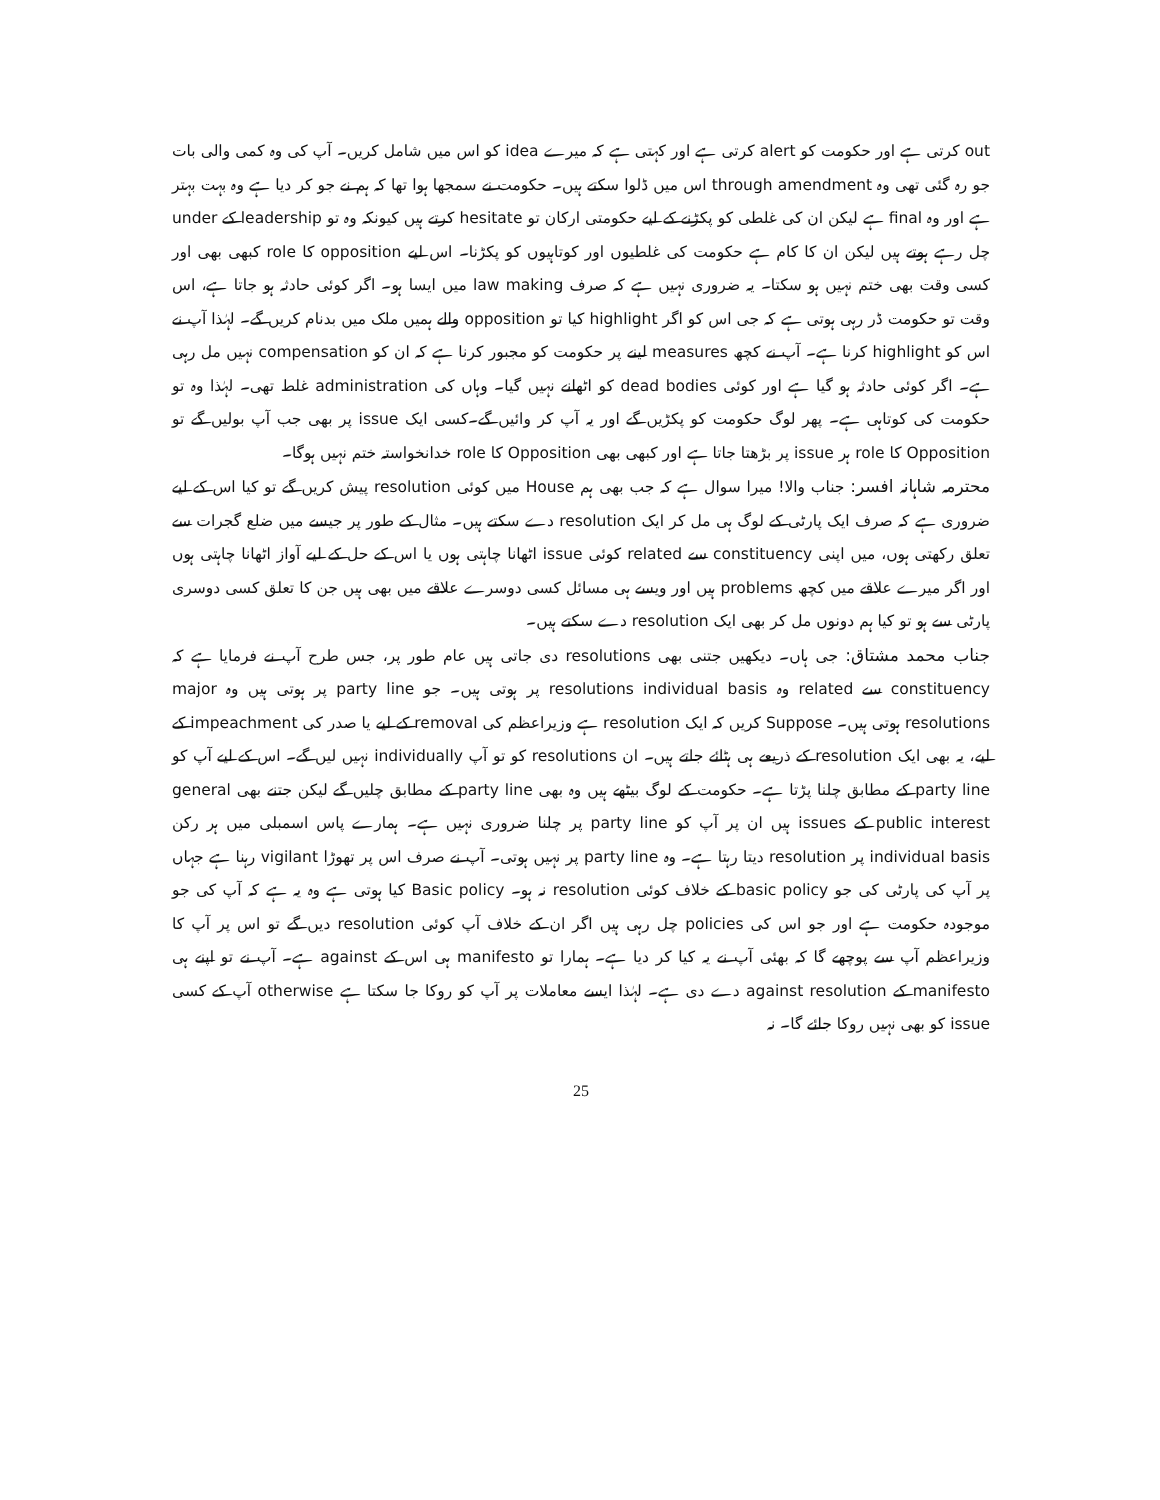out کرتی ہے اور حکومت کو alert کرتی ہے اور کہتی ہے کہ میرے idea کو اس میں شامل کریں۔ آپ کی وہ کمی والی بات جو رہ گئی تھی وہ through amendment اس میں ڈلوا سکتے ہیں۔ حکومت نے سمجھا ہوا تھا کہ ہم نے جو کر دیا ہے وہ بہت بہتر ہے اور وہ final ہے لیکن ان کی غلطی کو پکڑنے کے لیے حکومتی ارکان تو hesitate کرتے ہیں کیونکہ وہ تو leadership کے under چل رہے ہوتے ہیں لیکن ان کا کام ہے حکومت کی غلطیوں اور کوتاہیوں کو پکڑنا۔ اس لیے opposition کا role کبھی بھی اور کسی وقت بھی ختم نہیں ہو سکتا۔ یہ ضروری نہیں ہے کہ صرف law making میں ایسا ہو۔ اگر کوئی حادثہ ہو جاتا ہے، اس وقت تو حکومت ڈر رہی ہوتی ہے کہ جی اس کو اگر highlight کیا تو opposition والے ہمیں ملک میں بدنام کریں گے۔ لہٰذا آپ نے اس کو highlight کرنا ہے۔ آپ نے کچھ measures لینے پر حکومت کو مجبور کرنا ہے کہ ان کو compensation نہیں مل رہی ہے۔ اگر کوئی حادثہ ہو گیا ہے اور کوئی dead bodies کو اٹھانے نہیں گیا۔ وہاں کی administration غلط تھی۔ لہٰذا وہ تو حکومت کی کوتاہی ہے۔ پھر لوگ حکومت کو پکڑیں گے اور یہ آپ کر وائیں گے۔کسی ایک issue پر بھی جب آپ بولیں گے تو Opposition کا role ہر issue پر بڑھتا جاتا ہے اور کبھی بھی Opposition کا role خدانخواستہ ختم نہیں ہوگا۔
محترمہ شاہانہ افسر: جناب والا! میرا سوال ہے کہ جب بھی ہم House میں کوئی resolution پیش کریں گے تو کیا اس کے لیے ضروری ہے کہ صرف ایک پارٹی کے لوگ ہی مل کر ایک resolution دے سکتے ہیں۔ مثال کے طور پر جیسے میں ضلع گجرات سے تعلق رکھتی ہوں، میں اپنی constituency سے related کوئی issue اٹھانا چاہتی ہوں یا اس کے حل کے لیے آواز اٹھانا چاہتی ہوں اور اگر میرے علاقے میں کچھ problems ہیں اور ویسے ہی مسائل کسی دوسرے علاقے میں بھی ہیں جن کا تعلق کسی دوسری پارٹی سے ہو تو کیا ہم دونوں مل کر بھی ایک resolution دے سکتے ہیں۔
جناب محمد مشتاق: جی ہاں۔ دیکھیں جتنی بھی resolutions دی جاتی ہیں عام طور پر، جس طرح آپ نے فرمایا ہے کہ constituency سے related وہ resolutions individual basis پر ہوتی ہیں۔ جو party line پر ہوتی ہیں وہ major resolutions ہوتی ہیں۔ Suppose کریں کہ ایک resolution ہے وزیراعظم کی removal کے لیے یا صدر کی impeachment کے لیے، یہ بھی ایک resolution کے ذریعے ہی ہٹائے جاتے ہیں۔ ان resolutions کو تو آپ individually نہیں لیں گے۔ اس کے لیے آپ کو party line کے مطابق چلنا پڑتا ہے۔ حکومت کے لوگ بیٹھے ہیں وہ بھی party line کے مطابق چلیں گے لیکن جتنے بھی general public interest کے issues ہیں ان پر آپ کو party line پر چلنا ضروری نہیں ہے۔ ہمارے پاس اسمبلی میں ہر رکن individual basis پر resolution دیتا رہتا ہے۔ وہ party line پر نہیں ہوتی۔ آپ نے صرف اس پر تھوڑا vigilant رہنا ہے جہاں پر آپ کی پارٹی کی جو basic policy کے خلاف کوئی resolution نہ ہو۔ Basic policy کیا ہوتی ہے وہ یہ ہے کہ آپ کی جو موجودہ حکومت ہے اور جو اس کی policies چل رہی ہیں اگر ان کے خلاف آپ کوئی resolution دیں گے تو اس پر آپ کا وزیراعظم آپ سے پوچھے گا کہ بھئی آپ نے یہ کیا کر دیا ہے۔ ہمارا تو manifesto ہی اس کے against ہے۔ آپ نے تو اپنے ہی manifesto کے against resolution دے دی ہے۔ لہٰذا ایسے معاملات پر آپ کو روکا جا سکتا ہے otherwise آپ کے کسی issue کو بھی نہیں روکا جائے گا۔ نہ
25